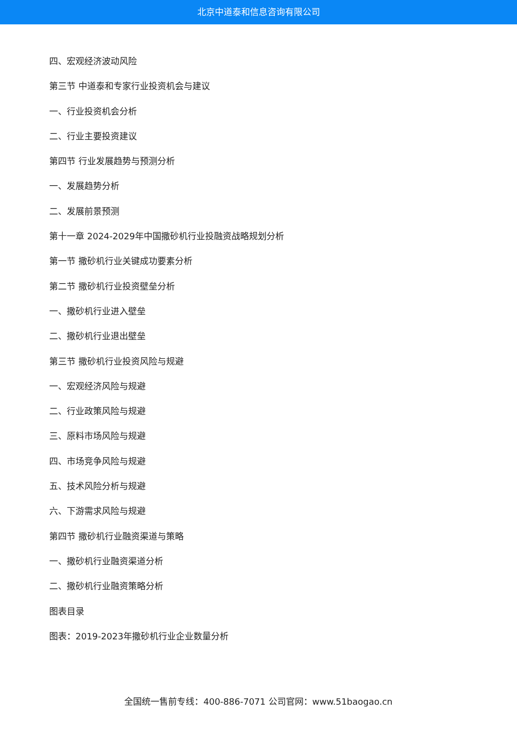北京中道泰和信息咨询有限公司
四、宏观经济波动风险
第三节 中道泰和专家行业投资机会与建议
一、行业投资机会分析
二、行业主要投资建议
第四节 行业发展趋势与预测分析
一、发展趋势分析
二、发展前景预测
第十一章 2024-2029年中国撒砂机行业投融资战略规划分析
第一节 撒砂机行业关键成功要素分析
第二节 撒砂机行业投资壁垒分析
一、撒砂机行业进入壁垒
二、撒砂机行业退出壁垒
第三节 撒砂机行业投资风险与规避
一、宏观经济风险与规避
二、行业政策风险与规避
三、原料市场风险与规避
四、市场竞争风险与规避
五、技术风险分析与规避
六、下游需求风险与规避
第四节 撒砂机行业融资渠道与策略
一、撒砂机行业融资渠道分析
二、撒砂机行业融资策略分析
图表目录
图表：2019-2023年撒砂机行业企业数量分析
全国统一售前专线：400-886-7071 公司官网：www.51baogao.cn